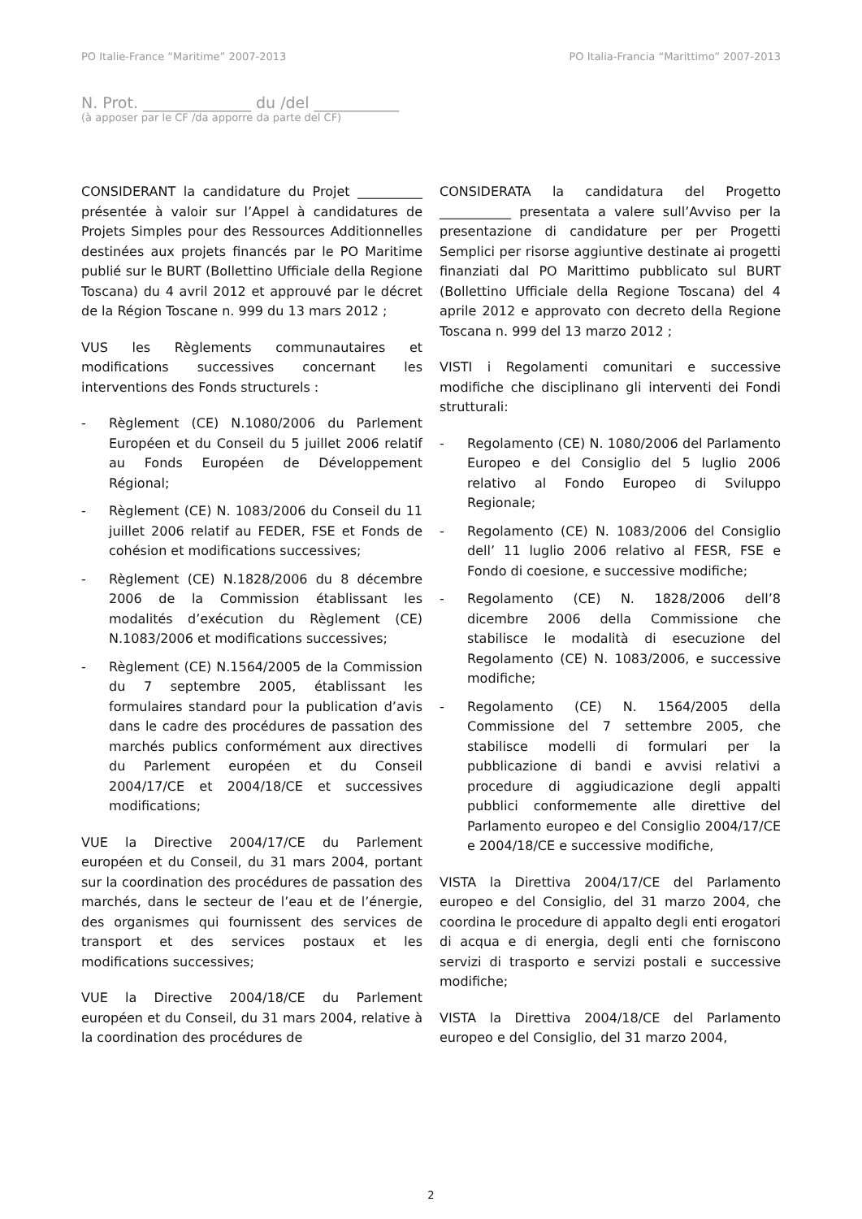PO Italie-France “Maritime” 2007-2013 PO Italia-Francia “Marittimo” 2007-2013
N. Prot. ______________ du /del ___________
(à apposer par le CF /da apporre da parte del CF)
CONSIDERANT la candidature du Projet __________ présentée à valoir sur l’Appel à candidatures de Projets Simples pour des Ressources Additionnelles destinées aux projets financés par le PO Maritime publié sur le BURT (Bollettino Ufficiale della Regione Toscana) du 4 avril 2012 et approuvé par le décret de la Région Toscane n. 999 du 13 mars 2012 ;
VUS les Règlements communautaires et modifications successives concernant les interventions des Fonds structurels :
- Règlement (CE) N.1080/2006 du Parlement Européen et du Conseil du 5 juillet 2006 relatif au Fonds Européen de Développement Régional;
- Règlement (CE) N. 1083/2006 du Conseil du 11 juillet 2006 relatif au FEDER, FSE et Fonds de cohésion et modifications successives;
- Règlement (CE) N.1828/2006 du 8 décembre 2006 de la Commission établissant les modalités d’exécution du Règlement (CE) N.1083/2006 et modifications successives;
- Règlement (CE) N.1564/2005 de la Commission du 7 septembre 2005, établissant les formulaires standard pour la publication d’avis dans le cadre des procédures de passation des marchés publics conformément aux directives du Parlement européen et du Conseil 2004/17/CE et 2004/18/CE et successives modifications;
VUE la Directive 2004/17/CE du Parlement européen et du Conseil, du 31 mars 2004, portant sur la coordination des procédures de passation des marchés, dans le secteur de l’eau et de l’énergie, des organismes qui fournissent des services de transport et des services postaux et les modifications successives;
VUE la Directive 2004/18/CE du Parlement européen et du Conseil, du 31 mars 2004, relative à la coordination des procédures de
CONSIDERATA la candidatura del Progetto ___________ presentata a valere sull’Avviso per la presentazione di candidature per per Progetti Semplici per risorse aggiuntive destinate ai progetti finanziati dal PO Marittimo pubblicato sul BURT (Bollettino Ufficiale della Regione Toscana) del 4 aprile 2012 e approvato con decreto della Regione Toscana n. 999 del 13 marzo 2012 ;
VISTI i Regolamenti comunitari e successive modifiche che disciplinano gli interventi dei Fondi strutturali:
- Regolamento (CE) N. 1080/2006 del Parlamento Europeo e del Consiglio del 5 luglio 2006 relativo al Fondo Europeo di Sviluppo Regionale;
- Regolamento (CE) N. 1083/2006 del Consiglio dell’ 11 luglio 2006 relativo al FESR, FSE e Fondo di coesione, e successive modifiche;
- Regolamento (CE) N. 1828/2006 dell’8 dicembre 2006 della Commissione che stabilisce le modalità di esecuzione del Regolamento (CE) N. 1083/2006, e successive modifiche;
- Regolamento (CE) N. 1564/2005 della Commissione del 7 settembre 2005, che stabilisce modelli di formulari per la pubblicazione di bandi e avvisi relativi a procedure di aggiudicazione degli appalti pubblici conformemente alle direttive del Parlamento europeo e del Consiglio 2004/17/CE e 2004/18/CE e successive modifiche,
VISTA la Direttiva 2004/17/CE del Parlamento europeo e del Consiglio, del 31 marzo 2004, che coordina le procedure di appalto degli enti erogatori di acqua e di energia, degli enti che forniscono servizi di trasporto e servizi postali e successive modifiche;
VISTA la Direttiva 2004/18/CE del Parlamento europeo e del Consiglio, del 31 marzo 2004,
2